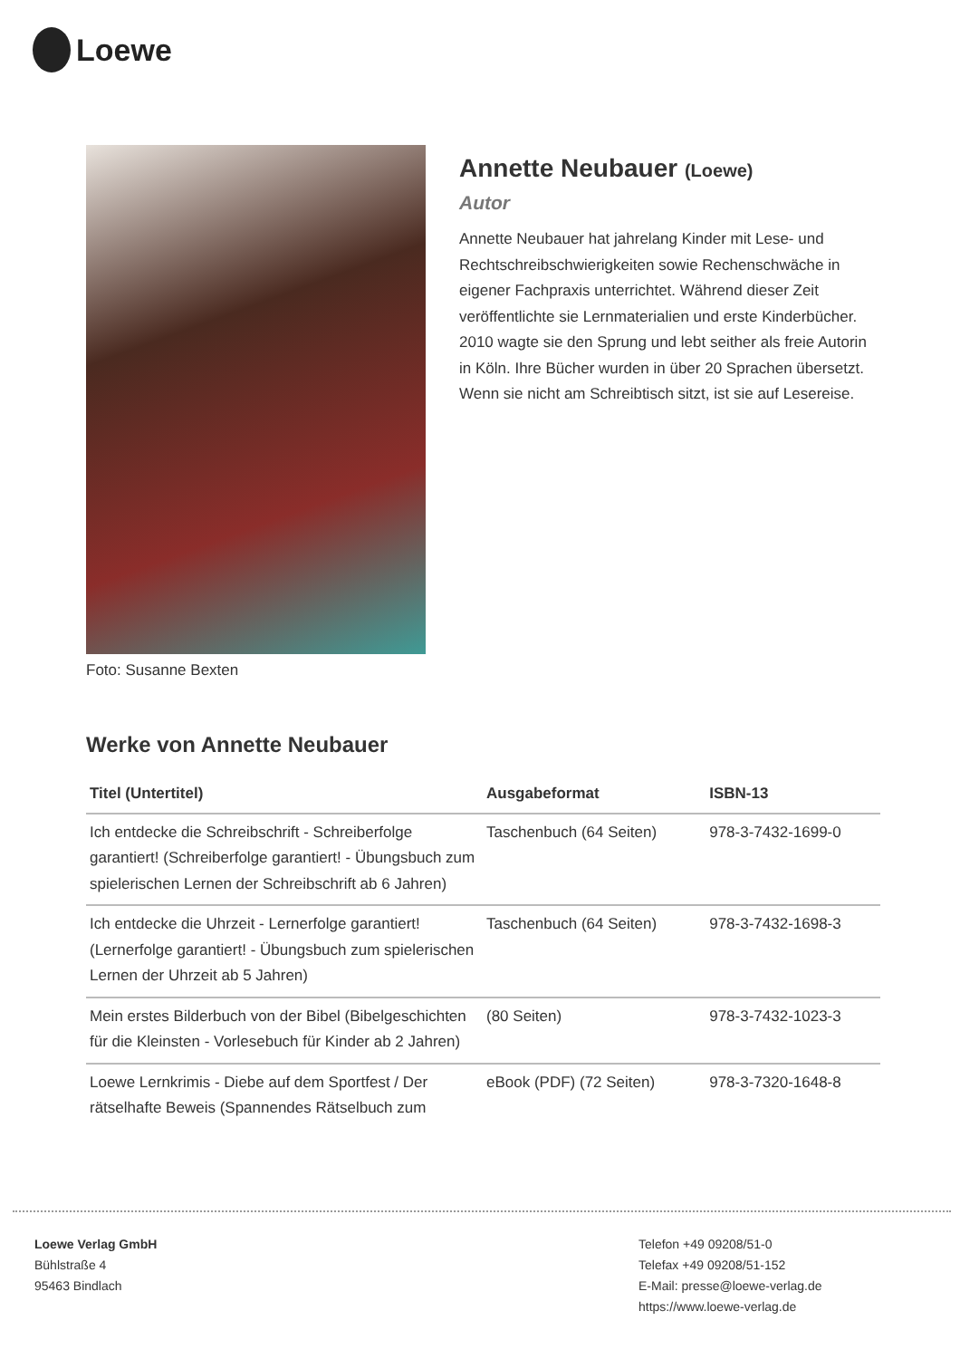Loewe
Foto: Susanne Bexten
Annette Neubauer (Loewe)
Autor
Annette Neubauer hat jahrelang Kinder mit Lese- und Rechtschreibschwierigkeiten sowie Rechenschwäche in eigener Fachpraxis unterrichtet. Während dieser Zeit veröffentlichte sie Lernmaterialien und erste Kinderbücher. 2010 wagte sie den Sprung und lebt seither als freie Autorin in Köln. Ihre Bücher wurden in über 20 Sprachen übersetzt. Wenn sie nicht am Schreibtisch sitzt, ist sie auf Lesereise.
Werke von Annette Neubauer
| Titel (Untertitel) | Ausgabeformat | ISBN-13 |
| --- | --- | --- |
| Ich entdecke die Schreibschrift - Schreiberfolge garantiert! (Schreiberfolge garantiert! - Übungsbuch zum spielerischen Lernen der Schreibschrift ab 6 Jahren) | Taschenbuch (64 Seiten) | 978-3-7432-1699-0 |
| Ich entdecke die Uhrzeit - Lernerfolge garantiert! (Lernerfolge garantiert! - Übungsbuch zum spielerischen Lernen der Uhrzeit ab 5 Jahren) | Taschenbuch (64 Seiten) | 978-3-7432-1698-3 |
| Mein erstes Bilderbuch von der Bibel (Bibelgeschichten für die Kleinsten - Vorlesebuch für Kinder ab 2 Jahren) | (80 Seiten) | 978-3-7432-1023-3 |
| Loewe Lernkrimis - Diebe auf dem Sportfest / Der rätselhafte Beweis (Spannendes Rätselbuch zum | eBook (PDF) (72 Seiten) | 978-3-7320-1648-8 |
Loewe Verlag GmbH
Bühlstraße 4
95463 Bindlach
Telefon +49 09208/51-0
Telefax +49 09208/51-152
E-Mail: presse@loewe-verlag.de
https://www.loewe-verlag.de